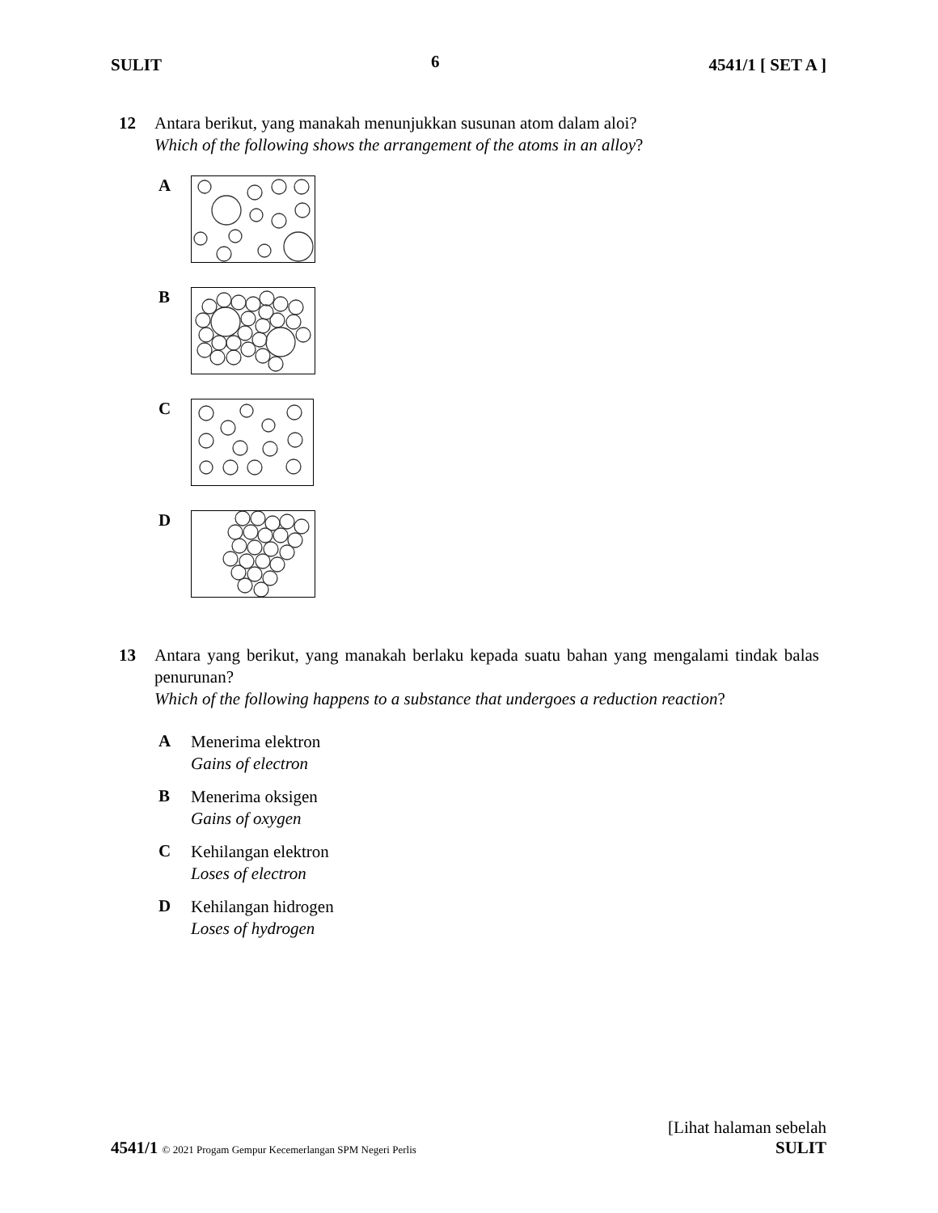SULIT 6 4541/1 [ SET A ]
12 Antara berikut, yang manakah menunjukkan susunan atom dalam aloi?
Which of the following shows the arrangement of the atoms in an alloy?
A
B
C
D
13 Antara yang berikut, yang manakah berlaku kepada suatu bahan yang mengalami tindak balas penurunan?
Which of the following happens to a substance that undergoes a reduction reaction?
A
Menerima elektron
Gains of electron
B
Menerima oksigen
Gains of oxygen
C
Kehilangan elektron
Loses of electron
D
Kehilangan hidrogen
Loses of hydrogen
[Lihat halaman sebelah
4541/1 © 2021 Progam Gempur Kecemerlangan SPM Negeri Perlis SULIT